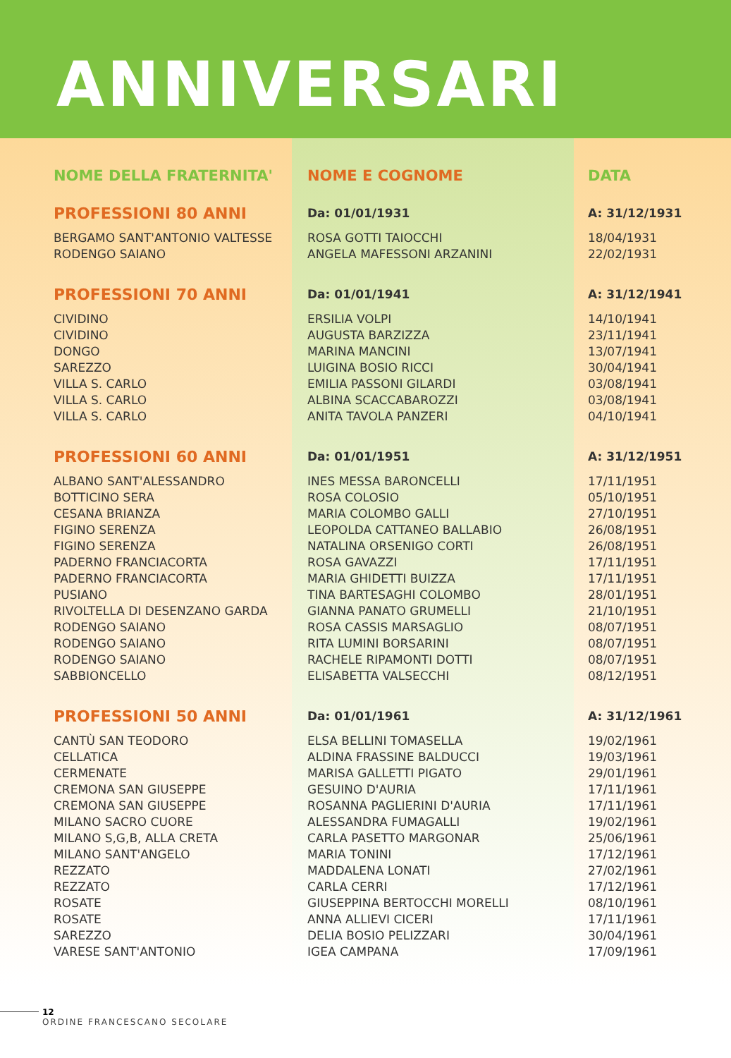ANNIVERSARI
| NOME DELLA FRATERNITA' | NOME E COGNOME | DATA |
| --- | --- | --- |
| PROFESSIONI 80 ANNI | Da: 01/01/1931 | A: 31/12/1931 |
| BERGAMO SANT'ANTONIO VALTESSE | ROSA GOTTI TAIOCCHI | 18/04/1931 |
| RODENGO SAIANO | ANGELA MAFESSONI ARZANINI | 22/02/1931 |
| PROFESSIONI 70 ANNI | Da: 01/01/1941 | A: 31/12/1941 |
| CIVIDINO | ERSILIA VOLPI | 14/10/1941 |
| CIVIDINO | AUGUSTA BARZIZZA | 23/11/1941 |
| DONGO | MARINA MANCINI | 13/07/1941 |
| SAREZZO | LUIGINA BOSIO RICCI | 30/04/1941 |
| VILLA S. CARLO | EMILIA PASSONI GILARDI | 03/08/1941 |
| VILLA S. CARLO | ALBINA SCACCABAROZZI | 03/08/1941 |
| VILLA S. CARLO | ANITA TAVOLA PANZERI | 04/10/1941 |
| PROFESSIONI 60 ANNI | Da: 01/01/1951 | A: 31/12/1951 |
| ALBANO SANT'ALESSANDRO | INES MESSA BARONCELLI | 17/11/1951 |
| BOTTICINO SERA | ROSA COLOSIO | 05/10/1951 |
| CESANA BRIANZA | MARIA COLOMBO GALLI | 27/10/1951 |
| FIGINO SERENZA | LEOPOLDA CATTANEO BALLABIO | 26/08/1951 |
| FIGINO SERENZA | NATALINA ORSENIGO CORTI | 26/08/1951 |
| PADERNO FRANCIACORTA | ROSA GAVAZZI | 17/11/1951 |
| PADERNO FRANCIACORTA | MARIA GHIDETTI BUIZZA | 17/11/1951 |
| PUSIANO | TINA BARTESAGHI COLOMBO | 28/01/1951 |
| RIVOLTELLA DI DESENZANO GARDA | GIANNA PANATO GRUMELLI | 21/10/1951 |
| RODENGO SAIANO | ROSA CASSIS MARSAGLIO | 08/07/1951 |
| RODENGO SAIANO | RITA LUMINI BORSARINI | 08/07/1951 |
| RODENGO SAIANO | RACHELE RIPAMONTI DOTTI | 08/07/1951 |
| SABBIONCELLO | ELISABETTA VALSECCHI | 08/12/1951 |
| PROFESSIONI 50 ANNI | Da: 01/01/1961 | A: 31/12/1961 |
| CANTÙ SAN TEODORO | ELSA BELLINI TOMASELLA | 19/02/1961 |
| CELLATICA | ALDINA FRASSINE BALDUCCI | 19/03/1961 |
| CERMENATE | MARISA GALLETTI PIGATO | 29/01/1961 |
| CREMONA SAN GIUSEPPE | GESUINO D'AURIA | 17/11/1961 |
| CREMONA SAN GIUSEPPE | ROSANNA PAGLIERINI D'AURIA | 17/11/1961 |
| MILANO SACRO CUORE | ALESSANDRA FUMAGALLI | 19/02/1961 |
| MILANO S,G,B, ALLA CRETA | CARLA PASETTO MARGONAR | 25/06/1961 |
| MILANO SANT'ANGELO | MARIA TONINI | 17/12/1961 |
| REZZATO | MADDALENA LONATI | 27/02/1961 |
| REZZATO | CARLA CERRI | 17/12/1961 |
| ROSATE | GIUSEPPINA BERTOCCHI MORELLI | 08/10/1961 |
| ROSATE | ANNA ALLIEVI CICERI | 17/11/1961 |
| SAREZZO | DELIA BOSIO PELIZZARI | 30/04/1961 |
| VARESE SANT'ANTONIO | IGEA CAMPANA | 17/09/1961 |
12
ORDINE FRANCESCANO SECOLARE